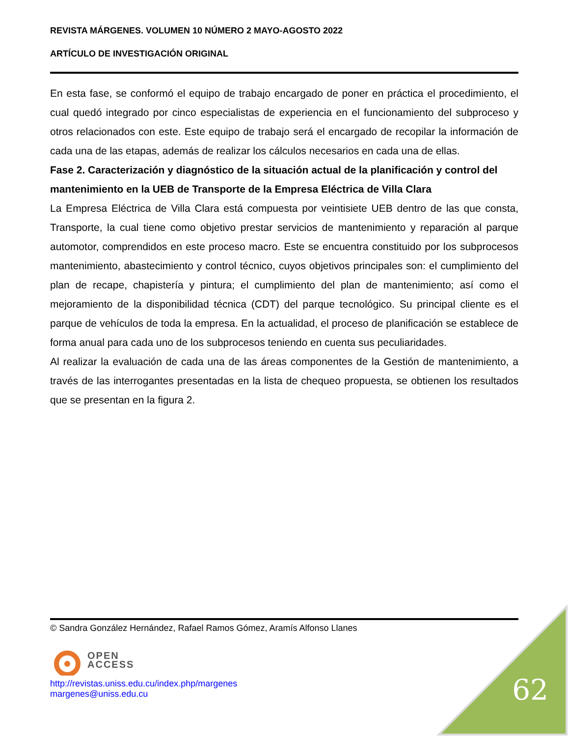REVISTA MÁRGENES. VOLUMEN 10 NÚMERO 2 MAYO-AGOSTO 2022
ARTÍCULO DE INVESTIGACIÓN ORIGINAL
En esta fase, se conformó el equipo de trabajo encargado de poner en práctica el procedimiento, el cual quedó integrado por cinco especialistas de experiencia en el funcionamiento del subproceso y otros relacionados con este. Este equipo de trabajo será el encargado de recopilar la información de cada una de las etapas, además de realizar los cálculos necesarios en cada una de ellas.
Fase 2. Caracterización y diagnóstico de la situación actual de la planificación y control del mantenimiento en la UEB de Transporte de la Empresa Eléctrica de Villa Clara
La Empresa Eléctrica de Villa Clara está compuesta por veintisiete UEB dentro de las que consta, Transporte, la cual tiene como objetivo prestar servicios de mantenimiento y reparación al parque automotor, comprendidos en este proceso macro. Este se encuentra constituido por los subprocesos mantenimiento, abastecimiento y control técnico, cuyos objetivos principales son: el cumplimiento del plan de recape, chapistería y pintura; el cumplimiento del plan de mantenimiento; así como el mejoramiento de la disponibilidad técnica (CDT) del parque tecnológico. Su principal cliente es el parque de vehículos de toda la empresa. En la actualidad, el proceso de planificación se establece de forma anual para cada uno de los subprocesos teniendo en cuenta sus peculiaridades.
Al realizar la evaluación de cada una de las áreas componentes de la Gestión de mantenimiento, a través de las interrogantes presentadas en la lista de chequeo propuesta, se obtienen los resultados que se presentan en la figura 2.
© Sandra González Hernández, Rafael Ramos Gómez, Aramís Alfonso Llanes
OPEN
ACCESS
http://revistas.uniss.edu.cu/index.php/margenes
margenes@uniss.edu.cu
62